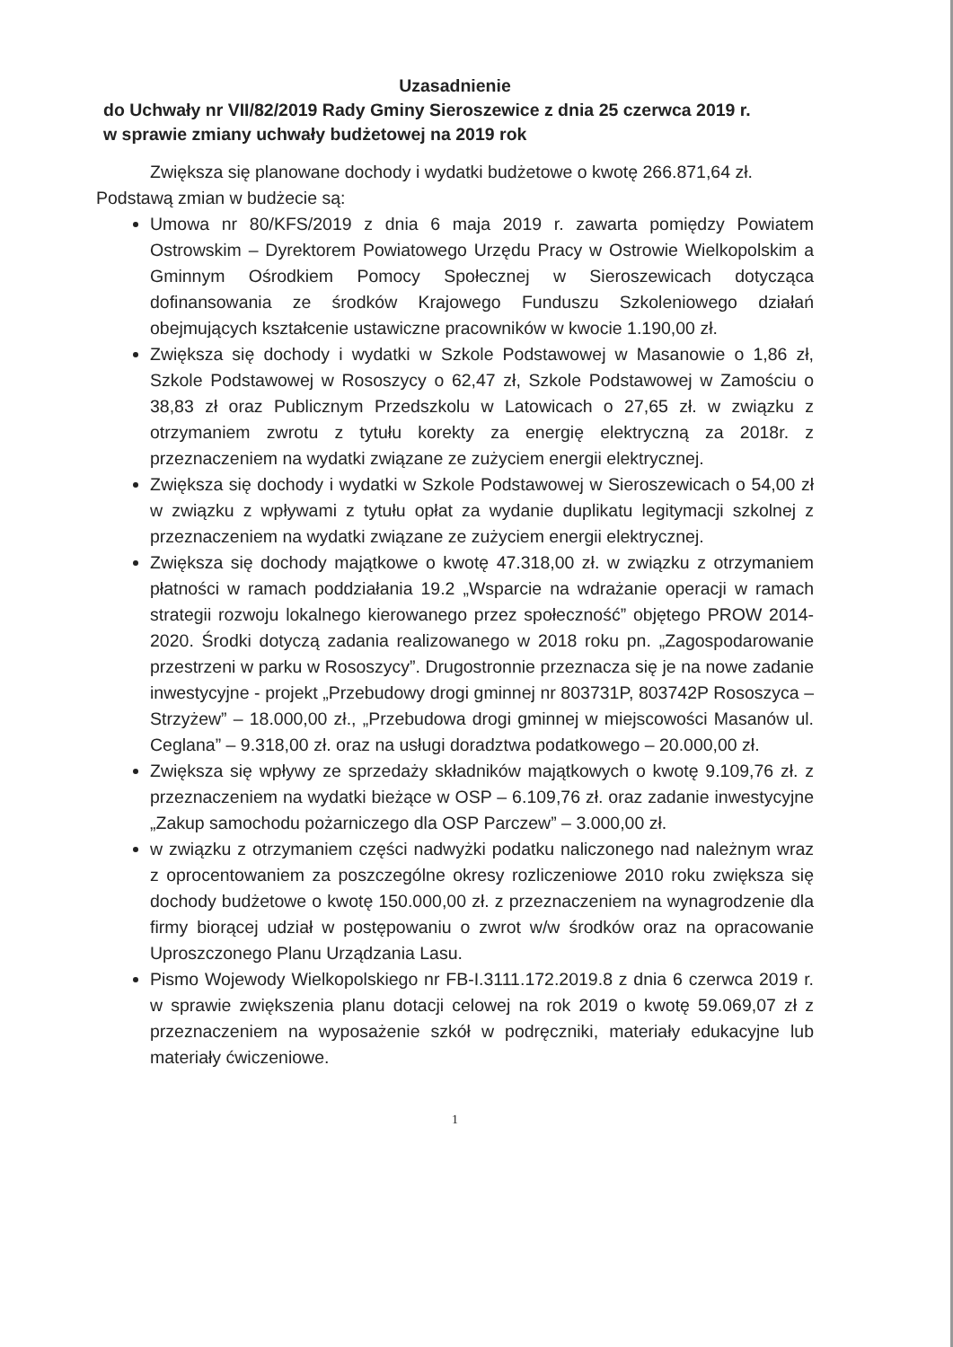Uzasadnienie
do Uchwały nr VII/82/2019 Rady Gminy Sieroszewice z dnia 25 czerwca 2019 r.
w sprawie zmiany uchwały budżetowej na 2019 rok
Zwiększa się planowane dochody i wydatki budżetowe o kwotę 266.871,64 zł.
Podstawą zmian w budżecie są:
Umowa nr 80/KFS/2019 z dnia 6 maja 2019 r. zawarta pomiędzy Powiatem Ostrowskim – Dyrektorem Powiatowego Urzędu Pracy w Ostrowie Wielkopolskim a Gminnym Ośrodkiem Pomocy Społecznej w Sieroszewicach dotycząca dofinansowania ze środków Krajowego Funduszu Szkoleniowego działań obejmujących kształcenie ustawiczne pracowników w kwocie 1.190,00 zł.
Zwiększa się dochody i wydatki w Szkole Podstawowej w Masanowie o 1,86 zł, Szkole Podstawowej w Rososzycy o 62,47 zł, Szkole Podstawowej w Zamościu o 38,83 zł oraz Publicznym Przedszkolu w Latowicach o 27,65 zł. w związku z otrzymaniem zwrotu z tytułu korekty za energię elektryczną za 2018r. z przeznaczeniem na wydatki związane ze zużyciem energii elektrycznej.
Zwiększa się dochody i wydatki w Szkole Podstawowej w Sieroszewicach o 54,00 zł w związku z wpływami z tytułu opłat za wydanie duplikatu legitymacji szkolnej z przeznaczeniem na wydatki związane ze zużyciem energii elektrycznej.
Zwiększa się dochody majątkowe o kwotę 47.318,00 zł. w związku z otrzymaniem płatności w ramach poddziałania 19.2 „Wsparcie na wdrażanie operacji w ramach strategii rozwoju lokalnego kierowanego przez społeczność” objętego PROW 2014-2020. Środki dotyczą zadania realizowanego w 2018 roku pn. „Zagospodarowanie przestrzeni w parku w Rososzycy”. Drugostronnie przeznacza się je na nowe zadanie inwestycyjne - projekt „Przebudowy drogi gminnej nr 803731P, 803742P Rososzyca – Strzyżew” – 18.000,00 zł., „Przebudowa drogi gminnej w miejscowości Masanów ul. Ceglana” – 9.318,00 zł. oraz na usługi doradztwa podatkowego – 20.000,00 zł.
Zwiększa się wpływy ze sprzedaży składników majątkowych o kwotę 9.109,76 zł. z przeznaczeniem na wydatki bieżące w OSP – 6.109,76 zł. oraz zadanie inwestycyjne „Zakup samochodu pożarniczego dla OSP Parczew” – 3.000,00 zł.
w związku z otrzymaniem części nadwyżki podatku naliczonego nad należnym wraz z oprocentowaniem za poszczególne okresy rozliczeniowe 2010 roku zwiększa się dochody budżetowe o kwotę 150.000,00 zł. z przeznaczeniem na wynagrodzenie dla firmy biorącej udział w postępowaniu o zwrot w/w środków oraz na opracowanie Uproszczonego Planu Urządzania Lasu.
Pismo Wojewody Wielkopolskiego nr FB-I.3111.172.2019.8 z dnia 6 czerwca 2019 r. w sprawie zwiększenia planu dotacji celowej na rok 2019 o kwotę 59.069,07 zł z przeznaczeniem na wyposażenie szkół w podręczniki, materiały edukacyjne lub materiały ćwiczeniowe.
1